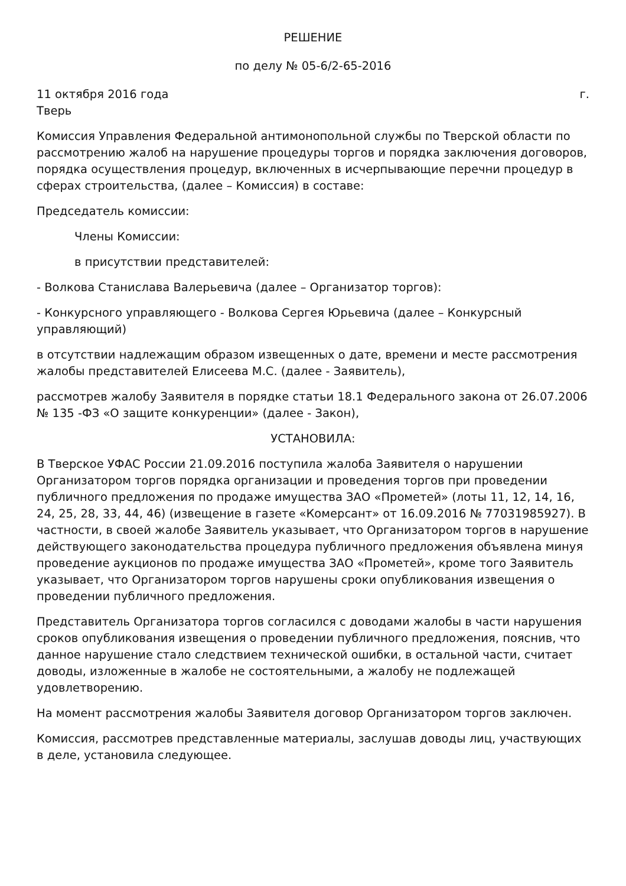РЕШЕНИЕ
по делу № 05-6/2-65-2016
11 октября 2016 года г.
Тверь
Комиссия Управления Федеральной антимонопольной службы по Тверской области по рассмотрению жалоб на нарушение процедуры торгов и порядка заключения договоров, порядка осуществления процедур, включенных в исчерпывающие перечни процедур в сферах строительства, (далее – Комиссия) в составе:
Председатель комиссии:
Члены Комиссии:
в присутствии представителей:
- Волкова Станислава Валерьевича (далее – Организатор торгов):
- Конкурсного управляющего - Волкова Сергея Юрьевича (далее – Конкурсный управляющий)
в отсутствии надлежащим образом извещенных о дате, времени и месте рассмотрения жалобы представителей Елисеева М.С. (далее - Заявитель),
рассмотрев жалобу Заявителя в порядке статьи 18.1 Федерального закона от 26.07.2006 № 135 -ФЗ «О защите конкуренции» (далее - Закон),
УСТАНОВИЛА:
В Тверское УФАС России 21.09.2016 поступила жалоба Заявителя о нарушении Организатором торгов порядка организации и проведения торгов при проведении публичного предложения по продаже имущества ЗАО «Прометей» (лоты 11, 12, 14, 16, 24, 25, 28, 33, 44, 46) (извещение в газете «Комерсант» от 16.09.2016 № 77031985927). В частности, в своей жалобе Заявитель указывает, что Организатором торгов в нарушение действующего законодательства процедура публичного предложения объявлена минуя проведение аукционов по продаже имущества ЗАО «Прометей», кроме того Заявитель указывает, что Организатором торгов нарушены сроки опубликования извещения о проведении публичного предложения.
Представитель Организатора торгов согласился с доводами жалобы в части нарушения сроков опубликования извещения о проведении публичного предложения, пояснив, что данное нарушение стало следствием технической ошибки, в остальной части, считает доводы, изложенные в жалобе не состоятельными, а жалобу не подлежащей удовлетворению.
На момент рассмотрения жалобы Заявителя договор Организатором торгов заключен.
Комиссия, рассмотрев представленные материалы, заслушав доводы лиц, участвующих в деле, установила следующее.